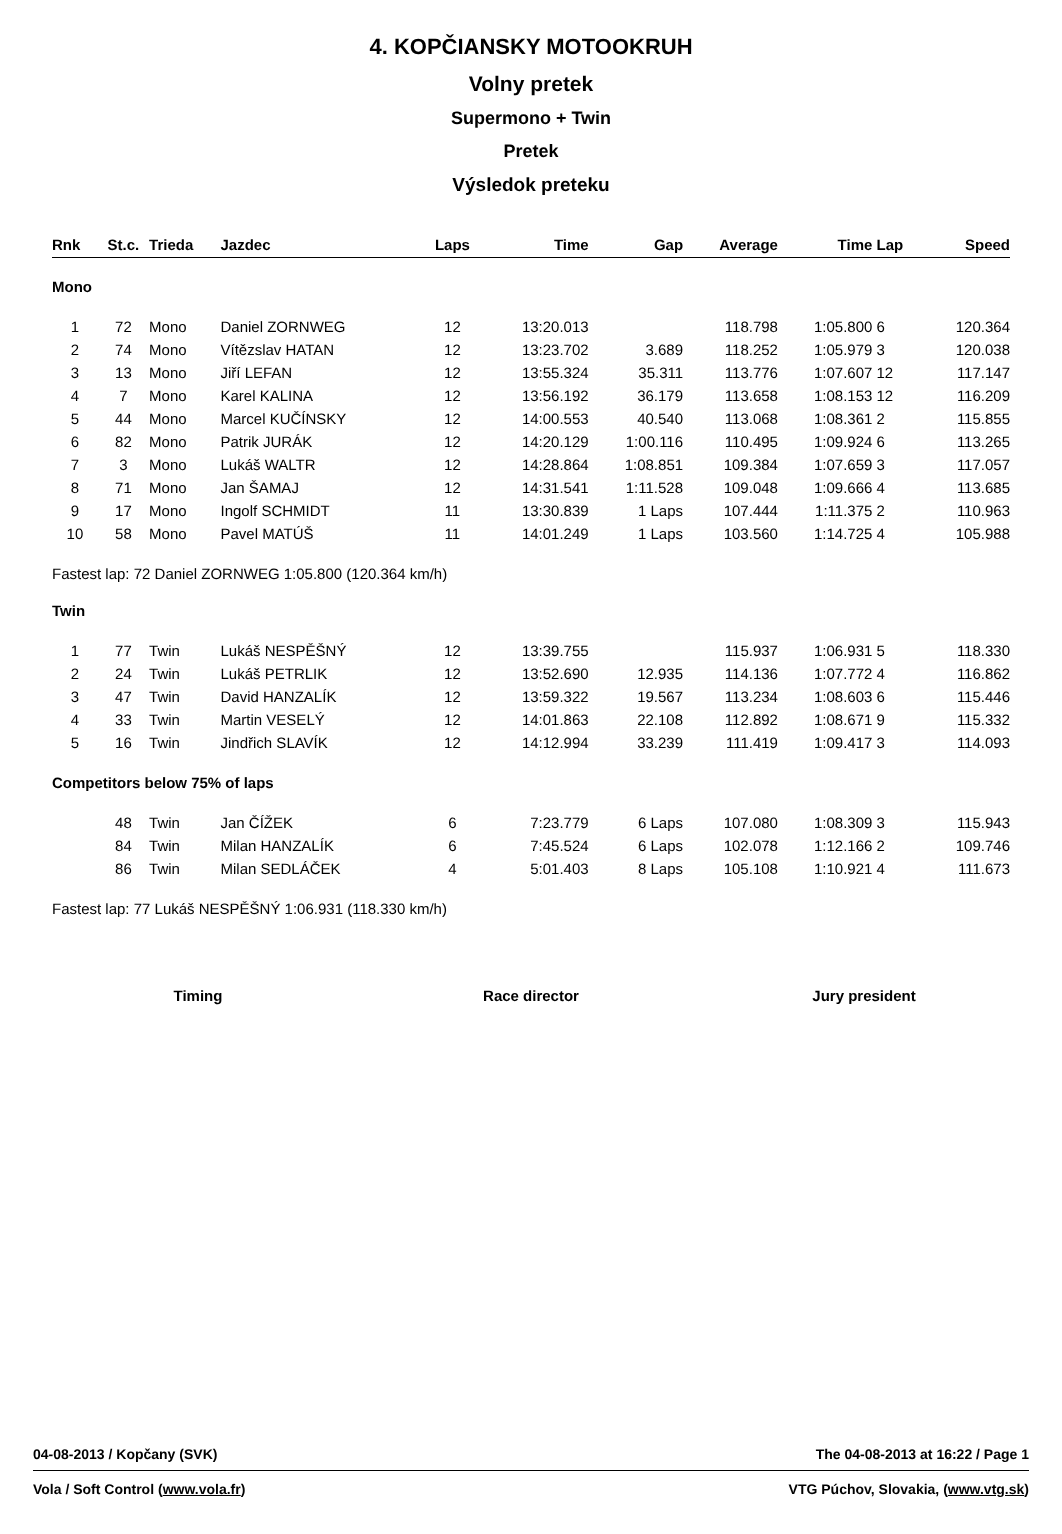4. KOPČIANSKY MOTOOKRUH
Volny pretek
Supermono + Twin
Pretek
Výsledok preteku
| Rnk | St.c. | Trieda | Jazdec | Laps | Time | Gap | Average | Time | Lap | Speed |
| --- | --- | --- | --- | --- | --- | --- | --- | --- | --- | --- |
| Mono | | | | | | | | | | |
| 1 | 72 | Mono | Daniel ZORNWEG | 12 | 13:20.013 | | 118.798 | 1:05.800 | 6 | 120.364 |
| 2 | 74 | Mono | Vítězslav HATAN | 12 | 13:23.702 | 3.689 | 118.252 | 1:05.979 | 3 | 120.038 |
| 3 | 13 | Mono | Jiří LEFAN | 12 | 13:55.324 | 35.311 | 113.776 | 1:07.607 | 12 | 117.147 |
| 4 | 7 | Mono | Karel KALINA | 12 | 13:56.192 | 36.179 | 113.658 | 1:08.153 | 12 | 116.209 |
| 5 | 44 | Mono | Marcel KUČÍNSKY | 12 | 14:00.553 | 40.540 | 113.068 | 1:08.361 | 2 | 115.855 |
| 6 | 82 | Mono | Patrik JURÁK | 12 | 14:20.129 | 1:00.116 | 110.495 | 1:09.924 | 6 | 113.265 |
| 7 | 3 | Mono | Lukáš WALTR | 12 | 14:28.864 | 1:08.851 | 109.384 | 1:07.659 | 3 | 117.057 |
| 8 | 71 | Mono | Jan ŠAMAJ | 12 | 14:31.541 | 1:11.528 | 109.048 | 1:09.666 | 4 | 113.685 |
| 9 | 17 | Mono | Ingolf SCHMIDT | 11 | 13:30.839 | 1 Laps | 107.444 | 1:11.375 | 2 | 110.963 |
| 10 | 58 | Mono | Pavel MATÚŠ | 11 | 14:01.249 | 1 Laps | 103.560 | 1:14.725 | 4 | 105.988 |
| Fastest lap: 72 Daniel ZORNWEG 1:05.800 (120.364 km/h) | | | | | | | | | | |
| Twin | | | | | | | | | | |
| 1 | 77 | Twin | Lukáš NESPĚŠNÝ | 12 | 13:39.755 | | 115.937 | 1:06.931 | 5 | 118.330 |
| 2 | 24 | Twin | Lukáš PETRLIK | 12 | 13:52.690 | 12.935 | 114.136 | 1:07.772 | 4 | 116.862 |
| 3 | 47 | Twin | David HANZALÍK | 12 | 13:59.322 | 19.567 | 113.234 | 1:08.603 | 6 | 115.446 |
| 4 | 33 | Twin | Martin VESELÝ | 12 | 14:01.863 | 22.108 | 112.892 | 1:08.671 | 9 | 115.332 |
| 5 | 16 | Twin | Jindřich SLAVÍK | 12 | 14:12.994 | 33.239 | 111.419 | 1:09.417 | 3 | 114.093 |
| Competitors below 75% of laps | | | | | | | | | | |
| | 48 | Twin | Jan ČÍŽEK | 6 | 7:23.779 | 6 Laps | 107.080 | 1:08.309 | 3 | 115.943 |
| | 84 | Twin | Milan HANZALÍK | 6 | 7:45.524 | 6 Laps | 102.078 | 1:12.166 | 2 | 109.746 |
| | 86 | Twin | Milan SEDLÁČEK | 4 | 5:01.403 | 8 Laps | 105.108 | 1:10.921 | 4 | 111.673 |
| Fastest lap: 77 Lukáš NESPĚŠNÝ 1:06.931 (118.330 km/h) | | | | | | | | | | |
Timing Race director Jury president
04-08-2013 / Kopčany (SVK) The 04-08-2013 at 16:22 / Page 1
Vola / Soft Control (www.vola.fr) VTG Púchov, Slovakia, (www.vtg.sk)